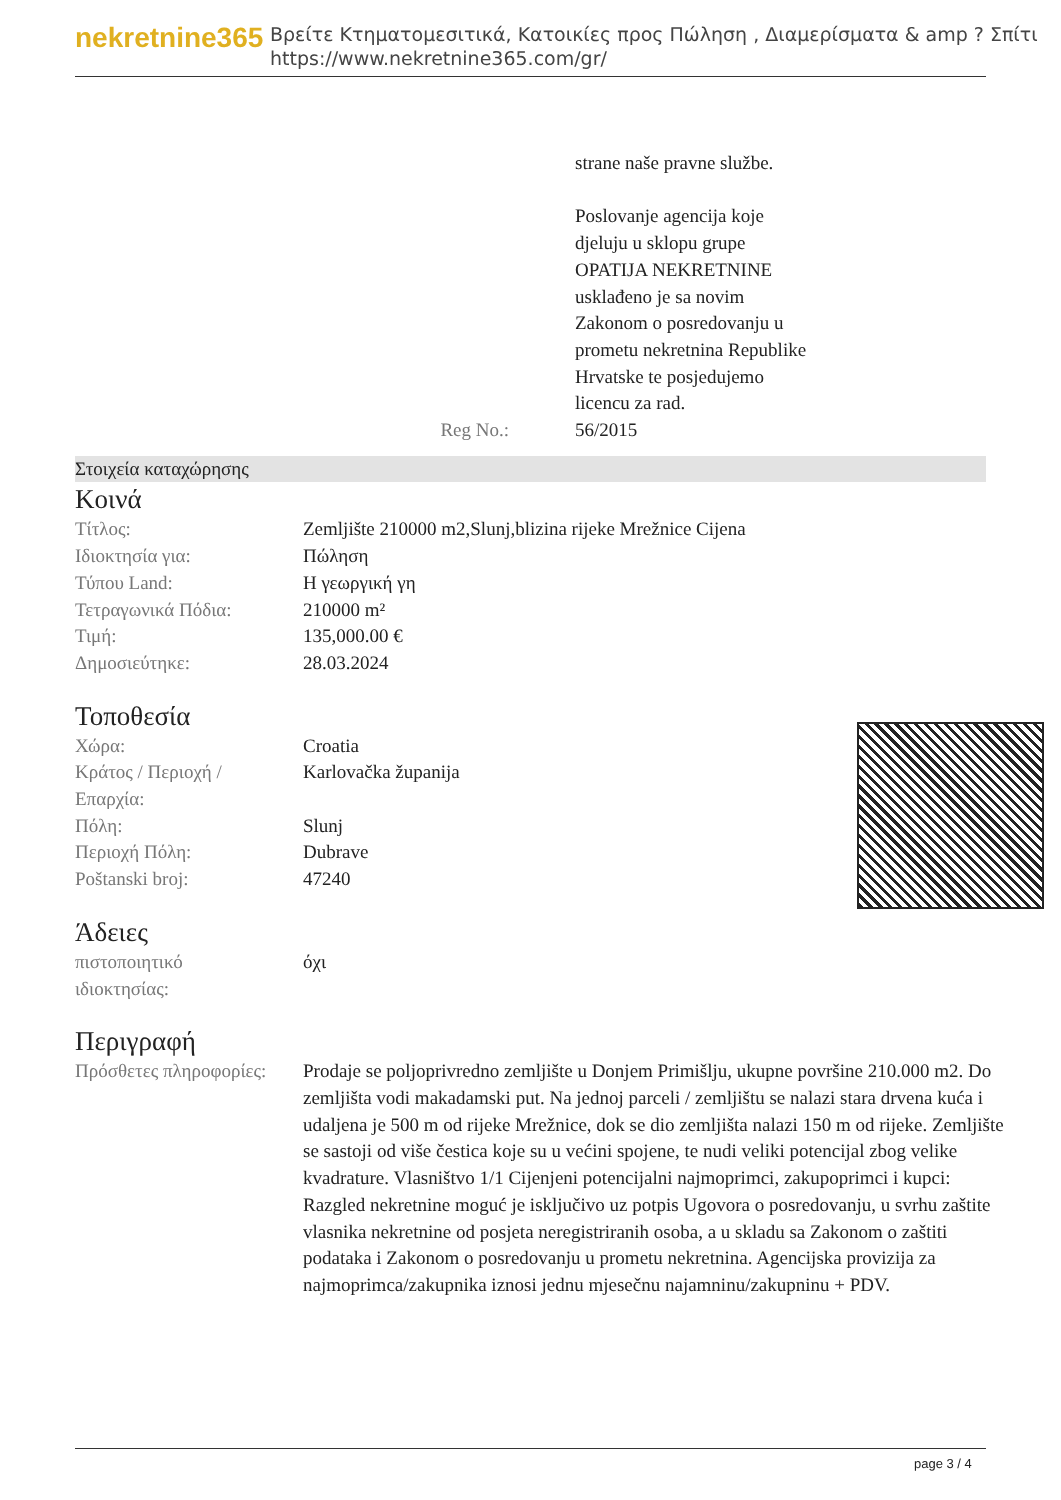nekretnine365
Βρείτε Κτηματομεσιτικά, Κατοικίες προς Πώληση , Διαμερίσματα & amp ? Σπίτι
https://www.nekretnine365.com/gr/
| | strane naše pravne službe. Poslovanje agencija koje djeluju u sklopu grupe OPATIJA NEKRETNINE usklađeno je sa novim Zakonom o posredovanju u prometu nekretnina Republike Hrvatske te posjedujemo licencu za rad. |
| Reg No.: | 56/2015 |
Στοιχεία καταχώρησης
Κοινά
| Τίτλος: | Zemljište 210000 m2,Slunj,blizina rijeke Mrežnice Cijena |
| Ιδιοκτησία για: | Πώληση |
| Τύπου Land: | Η γεωργική γη |
| Τετραγωνικά Πόδια: | 210000 m² |
| Τιμή: | 135,000.00 € |
| Δημοσιεύτηκε: | 28.03.2024 |
Τοποθεσία
| Χώρα: | Croatia |
| Κράτος / Περιοχή / Επαρχία: | Karlovačka županija |
| Πόλη: | Slunj |
| Περιοχή Πόλη: | Dubrave |
| Poštanski broj: | 47240 |
Άδειες
| πιστοποιητικό ιδιοκτησίας: | όχι |
Περιγραφή
| Πρόσθετες πληροφορίες: | Prodaje se poljoprivredno zemljište u Donjem Primišlju, ukupne površine 210.000 m2. Do zemljišta vodi makadamski put. Na jednoj parceli / zemljištu se nalazi stara drvena kuća i udaljena je 500 m od rijeke Mrežnice, dok se dio zemljišta nalazi 150 m od rijeke. Zemljište se sastoji od više čestica koje su u većini spojene, te nudi veliki potencijal zbog velike kvadrature. Vlasništvo 1/1 Cijenjeni potencijalni najmoprimci, zakupoprimci i kupci: Razgled nekretnine moguć je isključivo uz potpis Ugovora o posredovanju, u svrhu zaštite vlasnika nekretnine od posjeta neregistriranih osoba, a u skladu sa Zakonom o zaštiti podataka i Zakonom o posredovanju u prometu nekretnina. Agencijska provizija za najmoprimca/zakupnika iznosi jednu mjesečnu najamninu/zakupninu + PDV. |
page 3 / 4